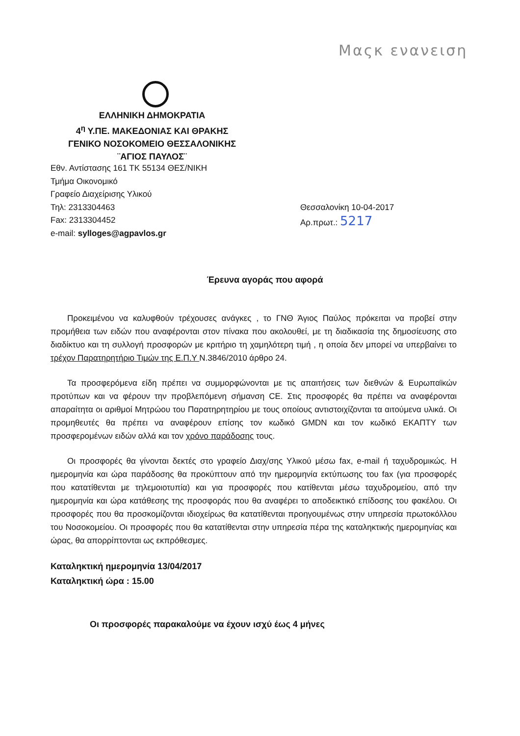Μαςκ ενανειση
ΕΛΛΗΝΙΚΗ ΔΗΜΟΚΡΑΤΙΑ
4<sup>η</sup> Υ.ΠΕ. ΜΑΚΕΔΟΝΙΑΣ ΚΑΙ ΘΡΑΚΗΣ
ΓΕΝΙΚΟ ΝΟΣΟΚΟΜΕΙΟ ΘΕΣΣΑΛΟΝΙΚΗΣ
¨ΑΓΙΟΣ ΠΑΥΛΟΣ¨
Εθν. Αντίστασης 161 ΤΚ 55134 ΘΕΣ/ΝΙΚΗ
Τμήμα Οικονομικό
Γραφείο Διαχείρισης Υλικού
Τηλ: 2313304463
Fax: 2313304452
e-mail: sylloges@agpavlos.gr
Θεσσαλονίκη 10-04-2017
Αρ.πρωτ.: 5217
Έρευνα αγοράς που αφορά
Προκειμένου να καλυφθούν τρέχουσες ανάγκες , το ΓΝΘ Άγιος Παύλος πρόκειται να προβεί στην προμήθεια των ειδών που αναφέρονται στον πίνακα που ακολουθεί, με τη διαδικασία της δημοσίευσης στο διαδίκτυο και τη συλλογή προσφορών με κριτήριο τη χαμηλότερη τιμή , η οποία δεν μπορεί να υπερβαίνει το τρέχον Παρατηρητήριο Τιμών της Ε.Π.Υ Ν.3846/2010 άρθρο 24.
Τα προσφερόμενα είδη πρέπει να συμμορφώνονται με τις απαιτήσεις των διεθνών & Ευρωπαϊκών προτύπων και να φέρουν την προβλεπόμενη σήμανση CE. Στις προσφορές θα πρέπει να αναφέρονται απαραίτητα οι αριθμοί Μητρώου του Παρατηρητηρίου με τους οποίους αντιστοιχίζονται τα αιτούμενα υλικά. Οι προμηθευτές θα πρέπει να αναφέρουν επίσης τον κωδικό GMDN και τον κωδικό ΕΚΑΠΤΥ των προσφερομένων ειδών αλλά και τον χρόνο παράδοσης τους.
Οι προσφορές θα γίνονται δεκτές στο γραφείο Διαχ/σης Υλικού μέσω fax, e-mail ή ταχυδρομικώς. Η ημερομηνία και ώρα παράδοσης θα προκύπτουν από την ημερομηνία εκτύπωσης του fax (για προσφορές που κατατίθενται με τηλεμοιοτυπία) και για προσφορές που κατίθενται μέσω ταχυδρομείου, από την ημερομηνία και ώρα κατάθεσης της προσφοράς που θα αναφέρει το αποδεικτικό επίδοσης του φακέλου. Οι προσφορές που θα προσκομίζονται ιδιοχείρως θα κατατίθενται προηγουμένως στην υπηρεσία πρωτοκόλλου του Νοσοκομείου. Οι προσφορές που θα κατατίθενται στην υπηρεσία πέρα της καταληκτικής ημερομηνίας και ώρας, θα απορρίπτονται ως εκπρόθεσμες.
Καταληκτική ημερομηνία 13/04/2017
Καταληκτική ώρα : 15.00
Οι προσφορές παρακαλούμε να έχουν ισχύ έως 4 μήνες